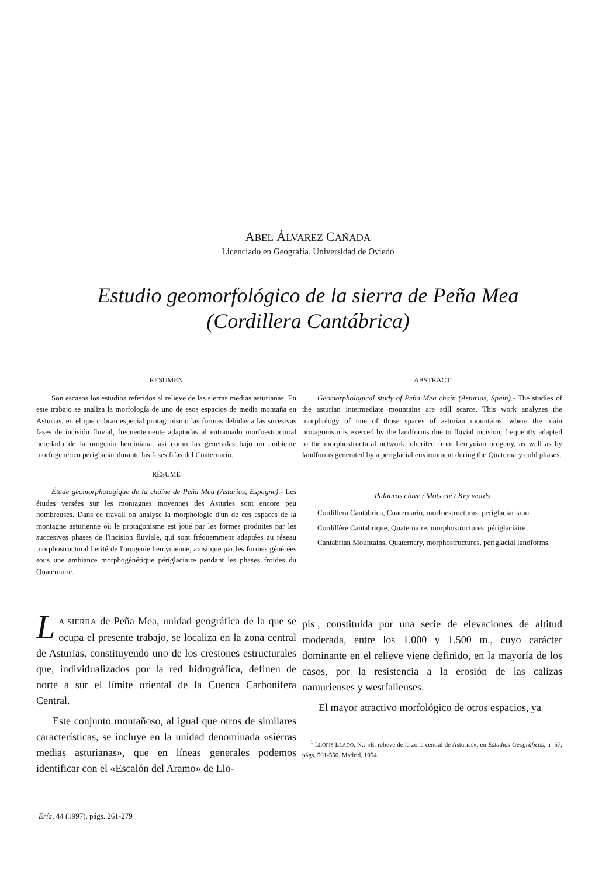ABEL ÁLVAREZ CAÑADA
Licenciado en Geografía. Universidad de Oviedo
Estudio geomorfológico de la sierra de Peña Mea
(Cordillera Cantábrica)
RESUMEN
Son escasos los estudios referidos al relieve de las sierras medias asturianas. En este trabajo se analiza la morfología de uno de esos espacios de media montaña en Asturias, en el que cobran especial protagonismo las formas debidas a las sucesivas fases de incisión fluvial, frecuentemente adaptadas al entramado morfoestructural heredado de la orogenia herciniana, así como las generadas bajo un ambiente morfogenético periglaciar durante las fases frías del Cuaternario.
RÉSUMÉ
Étude géomorphologique de la chaîne de Peña Mea (Asturias, Espagne).- Les études versées sur les montagnes moyennes des Asturies sont encore peu nombreuses. Dans ce travail on analyse la morphologie d'un de ces espaces de la montagne asturienne où le protagonisme est joué par les formes produites par les succesives phases de l'incision fluviale, qui sont fréquemment adaptées au réseau morphostructural herité de l'orogenie hercynienne, ainsi que par les formes générées sous une ambiance morphogénétique périglaciaire pendant les phases froides du Quaternaire.
ABSTRACT
Geomorphological study of Peña Mea chain (Asturias, Spain).- The studies of the asturian intermediate mountains are still scarce. This work analyzes the morphology of one of those spaces of asturian mountains, where the main protagonism is exerced by the landforms due to fluvial incision, frequently adapted to the morphostructural network inherited from hercynian orogeny, as well as by landforms generated by a periglacial environment during the Quaternary cold phases.
Palabras clave / Mots clé / Key words
Cordillera Cantábrica, Cuaternario, morfoestructuras, periglaciarismo.
Cordillère Cantabrique, Quaternaire, morphostructures, périglaciaire.
Cantabrian Mountains, Quaternary, morphostructures, periglacial landforms.
LA SIERRA de Peña Mea, unidad geográfica de la que se ocupa el presente trabajo, se localiza en la zona central de Asturias, constituyendo uno de los crestones estructurales que, individualizados por la red hidrográfica, definen de norte a sur el límite oriental de la Cuenca Carbonífera Central.
Este conjunto montañoso, al igual que otros de similares características, se incluye en la unidad denominada «sierras medias asturianas», que en líneas generales podemos identificar con el «Escalón del Aramo» de Llo-
pis<sup>1</sup>, constituida por una serie de elevaciones de altitud moderada, entre los 1.000 y 1.500 m., cuyo carácter dominante en el relieve viene definido, en la mayoría de los casos, por la resistencia a la erosión de las calizas namurienses y westfalienses.
El mayor atractivo morfológico de otros espacios, ya
<sup>1</sup> LLOPIS LLADO, N.: «El relieve de la zona central de Asturias», en Estudios Geográficos, nº 57, págs. 501-550. Madrid, 1954.
Ería, 44 (1997), págs. 261-279